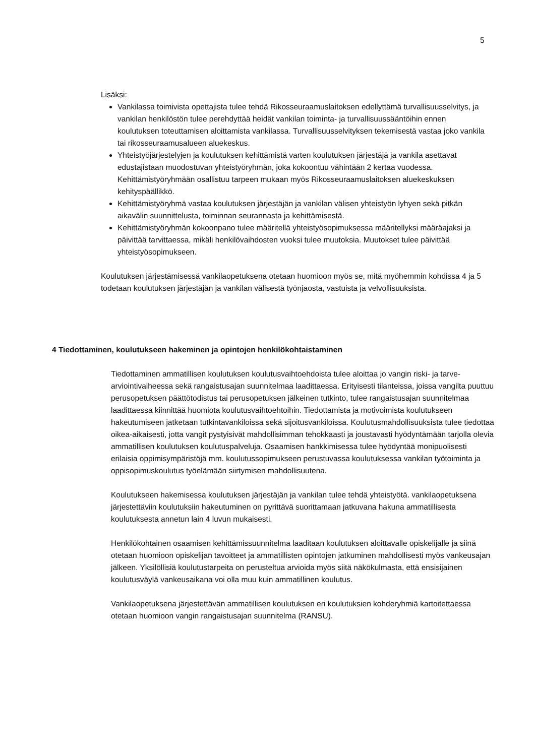5
Lisäksi:
Vankilassa toimivista opettajista tulee tehdä Rikosseuraamuslaitoksen edellyttämä turvallisuusselvitys, ja vankilan henkilöstön tulee perehdyttää heidät vankilan toiminta- ja turvallisuussääntöihin ennen koulutuksen toteuttamisen aloittamista vankilassa. Turvallisuusselvityksen tekemisestä vastaa joko vankila tai rikosseuraamusalueen aluekeskus.
Yhteistyöjärjestelyjen ja koulutuksen kehittämistä varten koulutuksen järjestäjä ja vankila asettavat edustajistaan muodostuvan yhteistyöryhmän, joka kokoontuu vähintään 2 kertaa vuodessa. Kehittämistyöryhmään osallistuu tarpeen mukaan myös Rikosseuraamuslaitoksen aluekeskuksen kehityspäällikkö.
Kehittämistyöryhmä vastaa koulutuksen järjestäjän ja vankilan välisen yhteistyön lyhyen sekä pitkän aikavälin suunnittelusta, toiminnan seurannasta ja kehittämisestä.
Kehittämistyöryhmän kokoonpano tulee määritellä yhteistyösopimuksessa määritellyksi määräajaksi ja päivittää tarvittaessa, mikäli henkilövaihdosten vuoksi tulee muutoksia. Muutokset tulee päivittää yhteistyösopimukseen.
Koulutuksen järjestämisessä vankilaopetuksena otetaan huomioon myös se, mitä myöhemmin kohdissa 4 ja 5 todetaan koulutuksen järjestäjän ja vankilan välisestä työnjaosta, vastuista ja velvollisuuksista.
4 Tiedottaminen, koulutukseen hakeminen ja opintojen henkilökohtaistaminen
Tiedottaminen ammatillisen koulutuksen koulutusvaihtoehdoista tulee aloittaa jo vangin riski- ja tarve-arviointivaiheessa sekä rangaistusajan suunnitelmaa laadittaessa. Erityisesti tilanteissa, joissa vangilta puuttuu perusopetuksen päättötodistus tai perusopetuksen jälkeinen tutkinto, tulee rangaistusajan suunnitelmaa laadittaessa kiinnittää huomiota koulutusvaihtoehtoihin. Tiedottamista ja motivoimista koulutukseen hakeutumiseen jatketaan tutkintavankiloissa sekä sijoitusvankiloissa. Koulutusmahdollisuuksista tulee tiedottaa oikea-aikaisesti, jotta vangit pystyisivät mahdollisimman tehokkaasti ja joustavasti hyödyntämään tarjolla olevia ammatillisen koulutuksen koulutuspalveluja. Osaamisen hankkimisessa tulee hyödyntää monipuolisesti erilaisia oppimisympäristöjä mm. koulutussopimukseen perustuvassa koulutuksessa vankilan työtoiminta ja oppisopimuskoulutus työelämään siirtymisen mahdollisuutena.
Koulutukseen hakemisessa koulutuksen järjestäjän ja vankilan tulee tehdä yhteistyötä. vankilaopetuksena järjestettäviin koulutuksiin hakeutuminen on pyrittävä suorittamaan jatkuvana hakuna ammatillisesta koulutuksesta annetun lain 4 luvun mukaisesti.
Henkilökohtainen osaamisen kehittämissuunnitelma laaditaan koulutuksen aloittavalle opiskelijalle ja siinä otetaan huomioon opiskelijan tavoitteet ja ammatillisten opintojen jatkuminen mahdollisesti myös vankeusajan jälkeen. Yksilöllisiä koulutustarpeita on perusteltua arvioida myös siitä näkökulmasta, että ensisijainen koulutusväylä vankeusaikana voi olla muu kuin ammatillinen koulutus.
Vankilaopetuksena järjestettävän ammatillisen koulutuksen eri koulutuksien kohderyhmiä kartoitettaessa otetaan huomioon vangin rangaistusajan suunnitelma (RANSU).